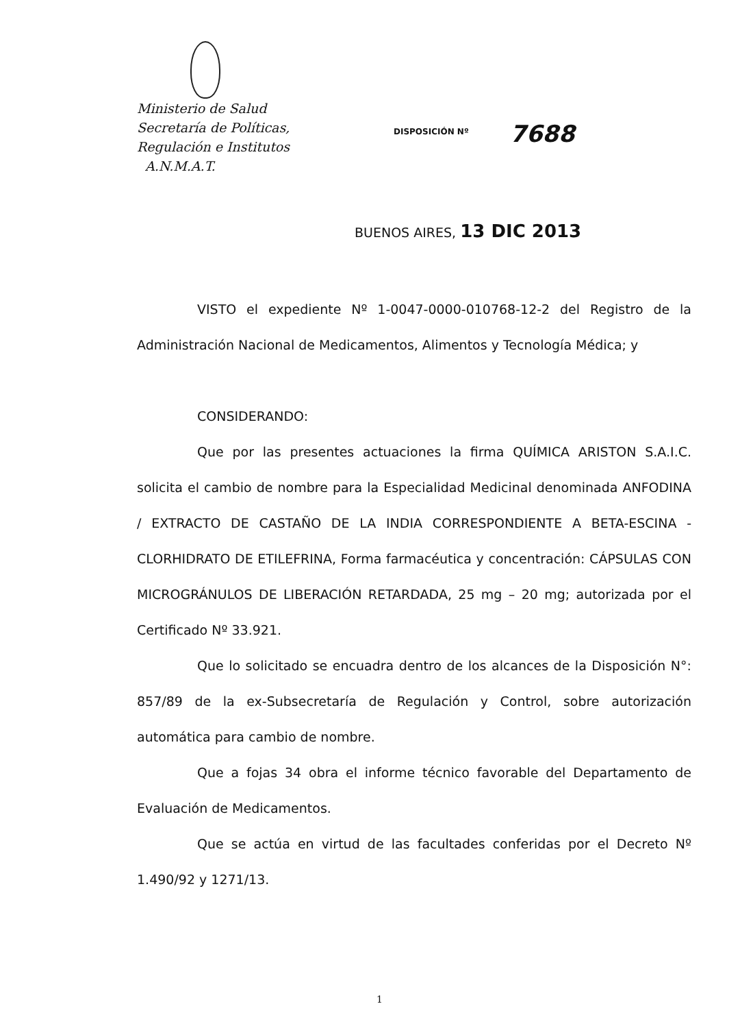Ministerio de Salud
Secretaría de Políticas,
Regulación e Institutos
A.N.M.A.T.
DISPOSICIÓN Nº 7688
BUENOS AIRES, 13 DIC 2013
VISTO el expediente Nº 1-0047-0000-010768-12-2 del Registro de la Administración Nacional de Medicamentos, Alimentos y Tecnología Médica; y
CONSIDERANDO:
Que por las presentes actuaciones la firma QUÍMICA ARISTON S.A.I.C. solicita el cambio de nombre para la Especialidad Medicinal denominada ANFODINA / EXTRACTO DE CASTAÑO DE LA INDIA CORRESPONDIENTE A BETA-ESCINA - CLORHIDRATO DE ETILEFRINA, Forma farmacéutica y concentración: CÁPSULAS CON MICROGRÁNULOS DE LIBERACIÓN RETARDADA, 25 mg – 20 mg; autorizada por el Certificado Nº 33.921.
Que lo solicitado se encuadra dentro de los alcances de la Disposición N°: 857/89 de la ex-Subsecretaría de Regulación y Control, sobre autorización automática para cambio de nombre.
Que a fojas 34 obra el informe técnico favorable del Departamento de Evaluación de Medicamentos.
Que se actúa en virtud de las facultades conferidas por el Decreto Nº 1.490/92 y 1271/13.
1